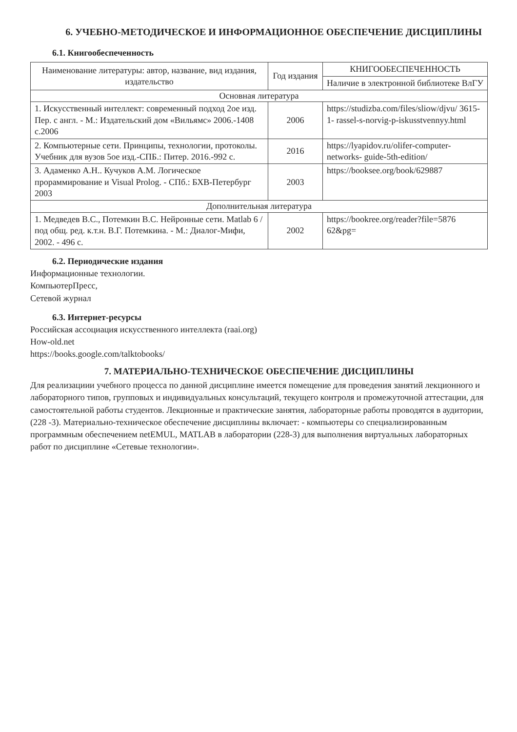6. УЧЕБНО-МЕТОДИЧЕСКОЕ И ИНФОРМАЦИОННОЕ ОБЕСПЕЧЕНИЕ ДИСЦИПЛИНЫ
6.1. Книгообеспеченность
| Наименование литературы: автор, название, вид издания, издательство | Год издания | КНИГООБЕСПЕЧЕННОСТЬ |
| --- | --- | --- |
| | | Наличие в электронной библиотеке ВлГУ |
| Основная литература | | |
| 1. Искусственный интеллект: современный подход 2ое изд. Пер. с англ. - М.: Издательский дом «Вильямс» 2006.-1408 с.2006 | 2006 | https://studizba.com/files/sliow/djvu/ 3615-1- rassel-s-norvig-p-iskusstvennyy.html |
| 2. Компьютерные сети. Принципы, технологии, протоколы. Учебник для вузов 5ое изд.-СПБ.: Питер. 2016.-992 с. | 2016 | https://lyapidov.ru/olifer-computer-networks- guide-5th-edition/ |
| 3. Адаменко А.Н.. Кучуков А.М. Логическое прораммирование и Visual Prolog. - СПб.: БХВ-Петербург 2003 | 2003 | https://booksee.org/book/629887 |
| Дополнительная литература | | |
| 1. Медведев В.С., Потемкин В.С. Нейронные сети. Matlab 6 / под общ. ред. к.т.н. В.Г. Потемкина. - М.: Диалог-Мифи, 2002. - 496 с. | 2002 | https://bookree.org/reader?file=5876 62&pg= |
6.2. Периодические издания
Информационные технологии.
КомпьютерПресс,
Сетевой журнал
6.3. Интернет-ресурсы
Российская ассоциация искусственного интеллекта (raai.org)
How-old.net
https://books.google.com/talktobooks/
7. МАТЕРИАЛЬНО-ТЕХНИЧЕСКОЕ ОБЕСПЕЧЕНИЕ ДИСЦИПЛИНЫ
Для реализациии учебного процесса по данной дисциплине имеется помещение для проведения занятий лекционного и лабораторного типов, групповых и индивидуальных консультаций, текущего контроля и промежуточной аттестации, для самостоятельной работы студентов. Лекционные и практические занятия, лабораторные работы проводятся в аудитории, (228 -3). Материально-техническое обеспечение дисциплины включает: - компьютеры со специализированным программным обеспечением netEMUL, MATLAB в лаборатории (228-3) для выполнения виртуальных лабораторных работ по дисциплине «Сетевые технологии».